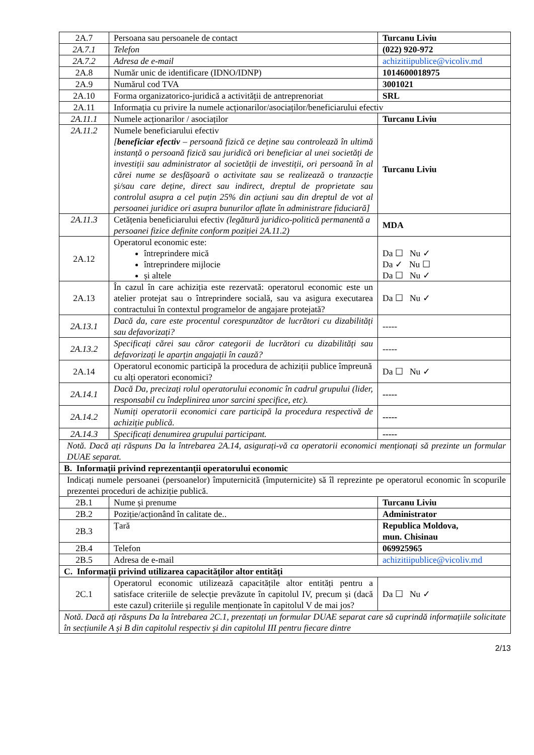| 2A.7 | Persoana sau persoanele de contact | Turcanu Liviu |
| 2A.7.1 | Telefon | (022) 920-972 |
| 2A.7.2 | Adresa de e-mail | achizitiipublice@vicoliv.md |
| 2A.8 | Număr unic de identificare (IDNO/IDNP) | 1014600018975 |
| 2A.9 | Numărul cod TVA | 3001021 |
| 2A.10 | Forma organizatorico-juridică a activității de antreprenoriat | SRL |
| 2A.11 | Informația cu privire la numele acționarilor/asociaților/beneficiarului efectiv | |
| 2A.11.1 | Numele acționarilor / asociaților | Turcanu Liviu |
| 2A.11.2 | Numele beneficiarului efectiv [ beneficiar efectiv – persoană fizică ce deține sau controlează în ultimă instanță o persoană fizică sau juridică ori beneficiar al unei societăți de investiții sau administrator al societății de investiții, ori persoană în al cărei nume se desfășoară o activitate sau se realizează o tranzacție și/sau care deține, direct sau indirect, dreptul de proprietate sau controlul asupra a cel puțin 25% din acțiuni sau din dreptul de vot al persoanei juridice ori asupra bunurilor aflate în administrare fiduciară] | Turcanu Liviu |
| 2A.11.3 | Cetățenia beneficiarului efectiv (legătură juridico-politică permanentă a persoanei fizice definite conform poziției 2A.11.2) | MDA |
| 2A.12 | Operatorul economic este: întreprindere mică întreprindere mijlocie și altele | Da ☐ Nu ✓ Da ✓ Nu ☐ Da ☐ Nu ✓ |
| 2A.13 | În cazul în care achiziția este rezervată: operatorul economic este un atelier protejat sau o întreprindere socială, sau va asigura executarea contractului în contextul programelor de angajare protejată? | Da ☐ Nu ✓ |
| 2A.13.1 | Dacă da, care este procentul corespunzător de lucrători cu dizabilități sau defavorizați? | ----- |
| 2A.13.2 | Specificați cărei sau căror categorii de lucrători cu dizabilități sau defavorizați le aparțin angajații în cauză? | ----- |
| 2A.14 | Operatorul economic participă la procedura de achiziții publice împreună cu alți operatori economici? | Da ☐ Nu ✓ |
| 2A.14.1 | Dacă Da, precizați rolul operatorului economic în cadrul grupului (lider, responsabil cu îndeplinirea unor sarcini specifice, etc). | ----- |
| 2A.14.2 | Numiți operatorii economici care participă la procedura respectivă de achiziție publică. | ----- |
| 2A.14.3 | Specificați denumirea grupului participant. | ----- |
| Notă. Dacă ați răspuns Da la întrebarea 2A.14, asigurați-vă ca operatorii economici menționați să prezinte un formular DUAE separat. | | |
| B. Informații privind reprezentanții operatorului economic | | |
| Indicați numele persoanei (persoanelor) împuternicită (împuternicite) să îl reprezinte pe operatorul economic în scopurile prezentei proceduri de achiziție publică. | | |
| 2B.1 | Nume și prenume | Turcanu Liviu |
| 2B.2 | Poziție/acționând în calitate de.. | Administrator |
| 2B.3 | Țară | Republica Moldova, mun. Chisinau |
| 2B.4 | Telefon | 069925965 |
| 2B.5 | Adresa de e-mail | achizitiipublice@vicoliv.md |
| C. Informații privind utilizarea capacităților altor entități | | |
| 2C.1 | Operatorul economic utilizează capacitățile altor entități pentru a satisface criteriile de selecție prevăzute în capitolul IV, precum și (dacă este cazul) criteriile și regulile menționate în capitolul V de mai jos? | Da ☐ Nu ✓ |
| Notă. Dacă ați răspuns Da la întrebarea 2C.1, prezentați un formular DUAE separat care să cuprindă informațiile solicitate în secțiunile A și B din capitolul respectiv și din capitolul III pentru fiecare dintre | | |
2/13